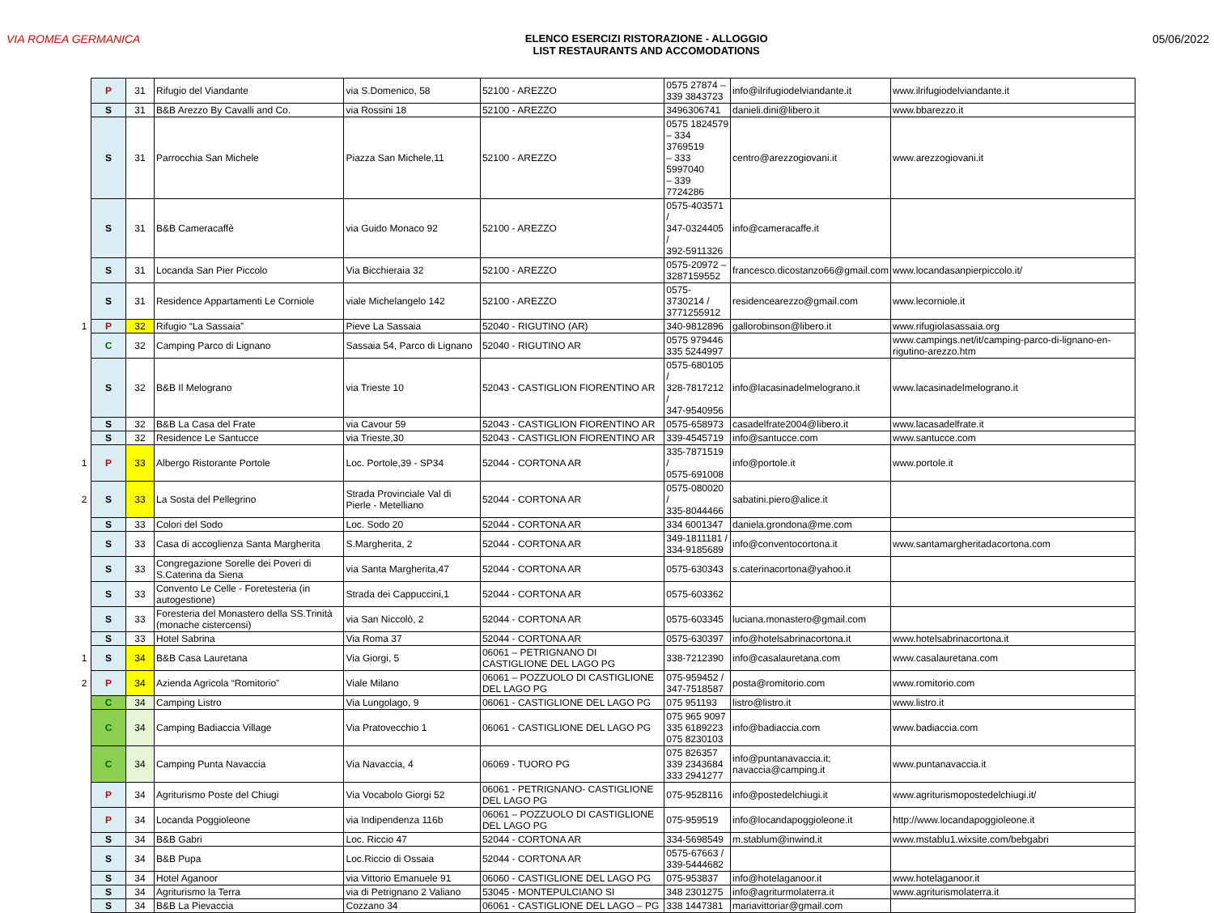VIA ROMEA GERMANICA ELENCO ESERCIZI RISTORAZIONE - ALLOGGIO
LIST RESTAURANTS AND ACCOMODATIONS
05/06/2022
| | P | 31 | Rifugio del Viandante | via S.Domenico, 58 | 52100 - AREZZO | 0575 27874 – 339 3843723 | info@ilrifugiodelviandante.it | www.ilrifugiodelviandante.it |
| | S | 31 | B&B Arezzo By Cavalli and Co. | via Rossini 18 | 52100 - AREZZO | 3496306741 | danieli.dini@libero.it | www.bbarezzo.it |
| | S | 31 | Parrocchia San Michele | Piazza San Michele,11 | 52100 - AREZZO | 0575 1824579 – 334 3769519 – 333 5997040 – 339 7724286 | centro@arezzogiovani.it | www.arezzogiovani.it |
| | S | 31 | B&B Cameracaffè | via Guido Monaco 92 | 52100 - AREZZO | 0575-403571 / 347-0324405 / 392-5911326 | info@cameracaffe.it | |
| | S | 31 | Locanda San Pier Piccolo | Via Bicchieraia 32 | 52100 - AREZZO | 0575-20972 – 3287159552 | francesco.dicostanzo66@gmail.com | www.locandasanpierpiccolo.it/ |
| | S | 31 | Residence Appartamenti Le Corniole | viale Michelangelo 142 | 52100 - AREZZO | 0575-3730214 / 3771255912 | residencearezzo@gmail.com | www.lecorniole.it |
| 1 | P | 32 | Rifugio “La Sassaia” | Pieve La Sassaia | 52040 - RIGUTINO (AR) | 340-9812896 | gallorobinson@libero.it | www.rifugiolasassaia.org |
| | C | 32 | Camping Parco di Lignano | Sassaia 54, Parco di Lignano | 52040 - RIGUTINO AR | 0575 979446 335 5244997 | | www.campings.net/it/camping-parco-di-lignano-en-rigutino-arezzo.htm |
| | S | 32 | B&B Il Melograno | via Trieste 10 | 52043 - CASTIGLION FIORENTINO AR | 0575-680105 / 328-7817212 / 347-9540956 | info@lacasinadelmelograno.it | www.lacasinadelmelograno.it |
| | S | 32 | B&B La Casa del Frate | via Cavour 59 | 52043 - CASTIGLION FIORENTINO AR | 0575-658973 | casadelfrate2004@libero.it | www.lacasadelfrate.it |
| | S | 32 | Residence Le Santucce | via Trieste,30 | 52043 - CASTIGLION FIORENTINO AR | 339-4545719 | info@santucce.com | www.santucce.com |
| 1 | P | 33 | Albergo Ristorante Portole | Loc. Portole,39 - SP34 | 52044 - CORTONA AR | 335-7871519 / 0575-691008 | info@portole.it | www.portole.it |
| 2 | S | 33 | La Sosta del Pellegrino | Strada Provinciale Val di Pierle - Metelliano | 52044 - CORTONA AR | 0575-080020 / 335-8044466 | sabatini.piero@alice.it | |
| | S | 33 | Colori del Sodo | Loc. Sodo 20 | 52044 - CORTONA AR | 334 6001347 | daniela.grondona@me.com | |
| | S | 33 | Casa di accoglienza Santa Margherita | S.Margherita, 2 | 52044 - CORTONA AR | 349-1811181 / 334-9185689 | info@conventocortona.it | www.santamargheritadacortona.com |
| | S | 33 | Congregazione Sorelle dei Poveri di S.Caterina da Siena | via Santa Margherita,47 | 52044 - CORTONA AR | 0575-630343 | s.caterinacortona@yahoo.it | |
| | S | 33 | Convento Le Celle - Foretesteria (in autogestione) | Strada dei Cappuccini,1 | 52044 - CORTONA AR | 0575-603362 | | |
| | S | 33 | Foresteria del Monastero della SS.Trinità (monache cistercensi) | via San Niccolò, 2 | 52044 - CORTONA AR | 0575-603345 | luciana.monastero@gmail.com | |
| | S | 33 | Hotel Sabrina | Via Roma 37 | 52044 - CORTONA AR | 0575-630397 | info@hotelsabrinacortona.it | www.hotelsabrinacortona.it |
| 1 | S | 34 | B&B Casa Lauretana | Via Giorgi, 5 | 06061 – PETRIGNANO DI CASTIGLIONE DEL LAGO PG | 338-7212390 | info@casalauretana.com | www.casalauretana.com |
| 2 | P | 34 | Azienda Agricola “Romitorio” | Viale Milano | 06061 – POZZUOLO DI CASTIGLIONE DEL LAGO PG | 075-959452 / 347-7518587 | posta@romitorio.com | www.romitorio.com |
| | C | 34 | Camping Listro | Via Lungolago, 9 | 06061 - CASTIGLIONE DEL LAGO PG | 075 951193 | listro@listro.it | www.listro.it |
| | C | 34 | Camping Badiaccia Village | Via Pratovecchio 1 | 06061 - CASTIGLIONE DEL LAGO PG | 075 965 9097 335 6189223 075 8230103 | info@badiaccia.com | www.badiaccia.com |
| | C | 34 | Camping Punta Navaccia | Via Navaccia, 4 | 06069 - TUORO PG | 075 826357 339 2343684 333 2941277 | info@puntanavaccia.it; navaccia@camping.it | www.puntanavaccia.it |
| | P | 34 | Agriturismo Poste del Chiugi | Via Vocabolo Giorgi 52 | 06061 - PETRIGNANO- CASTIGLIONE DEL LAGO PG | 075-9528116 | info@postedelchiugi.it | www.agriturismopostedelchiugi.it/ |
| | P | 34 | Locanda Poggioleone | via Indipendenza 116b | 06061 – POZZUOLO DI CASTIGLIONE DEL LAGO PG | 075-959519 | info@locandapoggioleone.it | http://www.locandapoggioleone.it |
| | S | 34 | B&B Gabri | Loc. Riccio 47 | 52044 - CORTONA AR | 334-5698549 | m.stablum@inwind.it | www.mstablu1.wixsite.com/bebgabri |
| | S | 34 | B&B Pupa | Loc.Riccio di Ossaia | 52044 - CORTONA AR | 0575-67663 / 339-5444682 | | |
| | S | 34 | Hotel Aganoor | via Vittorio Emanuele 91 | 06060 - CASTIGLIONE DEL LAGO PG | 075-953837 | info@hotelaganoor.it | www.hotelaganoor.it |
| | S | 34 | Agriturismo la Terra | via di Petrignano 2 Valiano | 53045 - MONTEPULCIANO SI | 348 2301275 | info@agriturmolaterra.it | www.agriturismolaterra.it |
| | S | 34 | B&B La Pievaccia | Cozzano 34 | 06061 - CASTIGLIONE DEL LAGO – PG | 338 1447381 | mariavittoriar@gmail.com | |